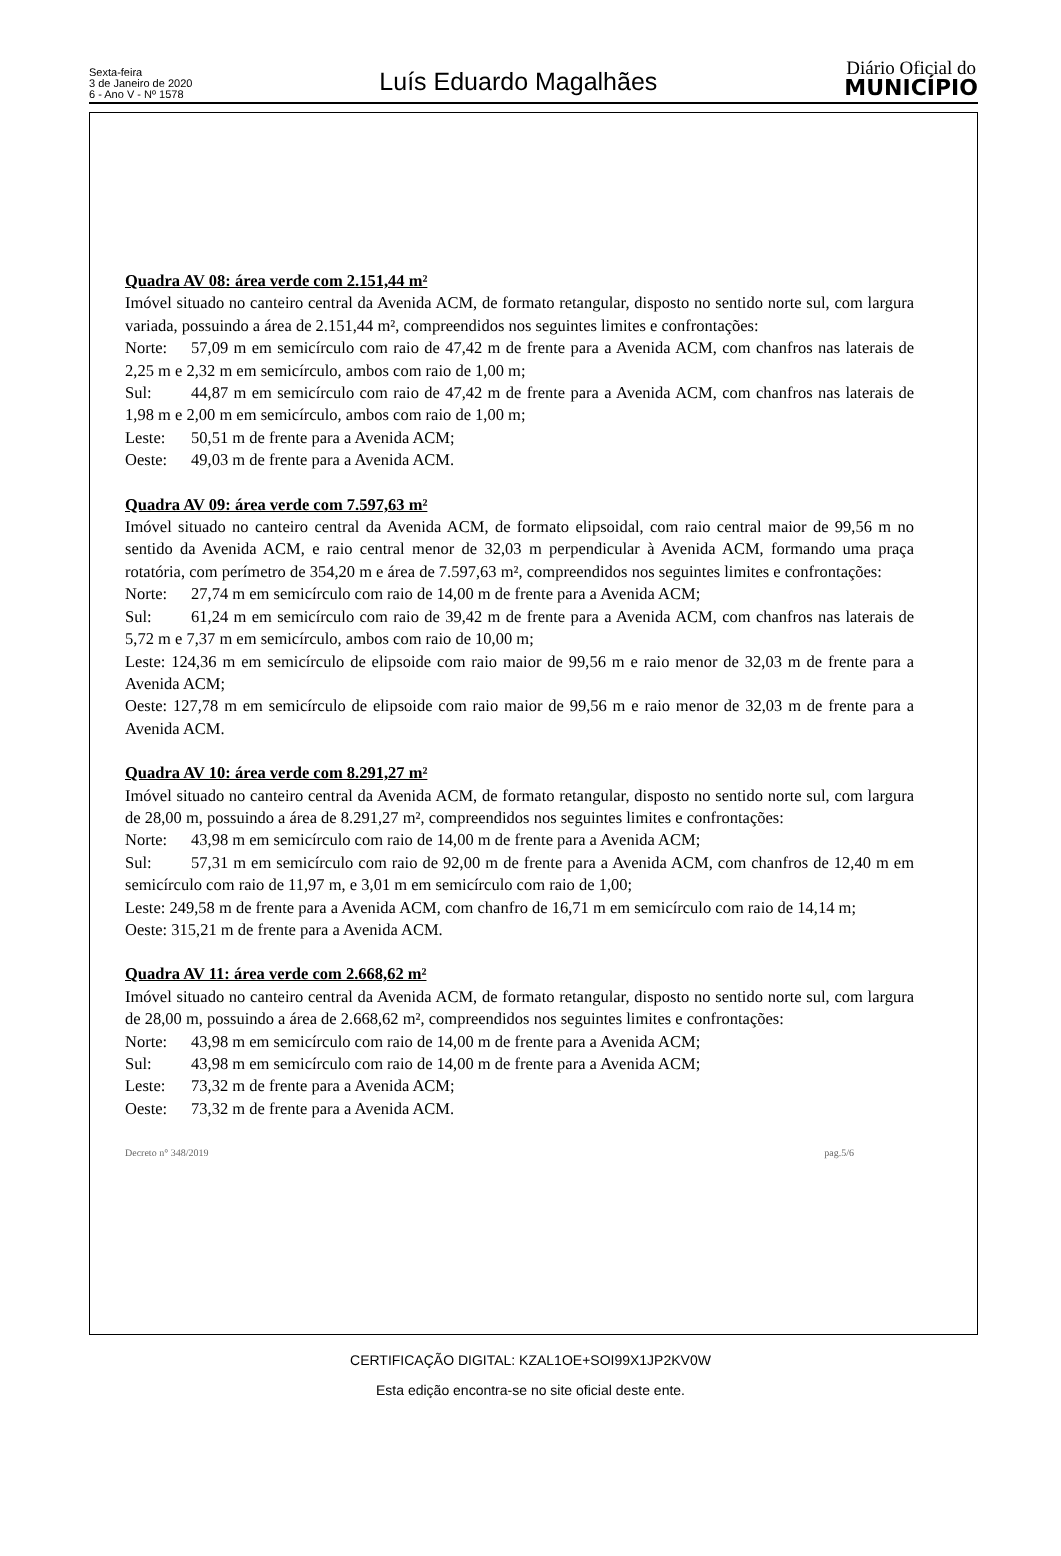Sexta-feira
3 de Janeiro de 2020
6 - Ano V - Nº 1578
Luís Eduardo Magalhães
Diário Oficial do
MUNICÍPIO
Quadra AV 08: área verde com 2.151,44 m²
Imóvel situado no canteiro central da Avenida ACM, de formato retangular, disposto no sentido norte sul, com largura variada, possuindo a área de 2.151,44 m², compreendidos nos seguintes limites e confrontações:
Norte: 57,09 m em semicírculo com raio de 47,42 m de frente para a Avenida ACM, com chanfros nas laterais de 2,25 m e 2,32 m em semicírculo, ambos com raio de 1,00 m;
Sul: 44,87 m em semicírculo com raio de 47,42 m de frente para a Avenida ACM, com chanfros nas laterais de 1,98 m e 2,00 m em semicírculo, ambos com raio de 1,00 m;
Leste: 50,51 m de frente para a Avenida ACM;
Oeste: 49,03 m de frente para a Avenida ACM.
Quadra AV 09: área verde com 7.597,63 m²
Imóvel situado no canteiro central da Avenida ACM, de formato elipsoidal, com raio central maior de 99,56 m no sentido da Avenida ACM, e raio central menor de 32,03 m perpendicular à Avenida ACM, formando uma praça rotatória, com perímetro de 354,20 m e área de 7.597,63 m², compreendidos nos seguintes limites e confrontações:
Norte: 27,74 m em semicírculo com raio de 14,00 m de frente para a Avenida ACM;
Sul: 61,24 m em semicírculo com raio de 39,42 m de frente para a Avenida ACM, com chanfros nas laterais de 5,72 m e 7,37 m em semicírculo, ambos com raio de 10,00 m;
Leste: 124,36 m em semicírculo de elipsoide com raio maior de 99,56 m e raio menor de 32,03 m de frente para a Avenida ACM;
Oeste: 127,78 m em semicírculo de elipsoide com raio maior de 99,56 m e raio menor de 32,03 m de frente para a Avenida ACM.
Quadra AV 10: área verde com 8.291,27 m²
Imóvel situado no canteiro central da Avenida ACM, de formato retangular, disposto no sentido norte sul, com largura de 28,00 m, possuindo a área de 8.291,27 m², compreendidos nos seguintes limites e confrontações:
Norte: 43,98 m em semicírculo com raio de 14,00 m de frente para a Avenida ACM;
Sul: 57,31 m em semicírculo com raio de 92,00 m de frente para a Avenida ACM, com chanfros de 12,40 m em semicírculo com raio de 11,97 m, e 3,01 m em semicírculo com raio de 1,00;
Leste: 249,58 m de frente para a Avenida ACM, com chanfro de 16,71 m em semicírculo com raio de 14,14 m;
Oeste: 315,21 m de frente para a Avenida ACM.
Quadra AV 11: área verde com 2.668,62 m²
Imóvel situado no canteiro central da Avenida ACM, de formato retangular, disposto no sentido norte sul, com largura de 28,00 m, possuindo a área de 2.668,62 m², compreendidos nos seguintes limites e confrontações:
Norte: 43,98 m em semicírculo com raio de 14,00 m de frente para a Avenida ACM;
Sul: 43,98 m em semicírculo com raio de 14,00 m de frente para a Avenida ACM;
Leste: 73,32 m de frente para a Avenida ACM;
Oeste: 73,32 m de frente para a Avenida ACM.
Decreto n° 348/2019 pag.5/6
CERTIFICAÇÃO DIGITAL: KZAL1OE+SOI99X1JP2KV0W
Esta edição encontra-se no site oficial deste ente.